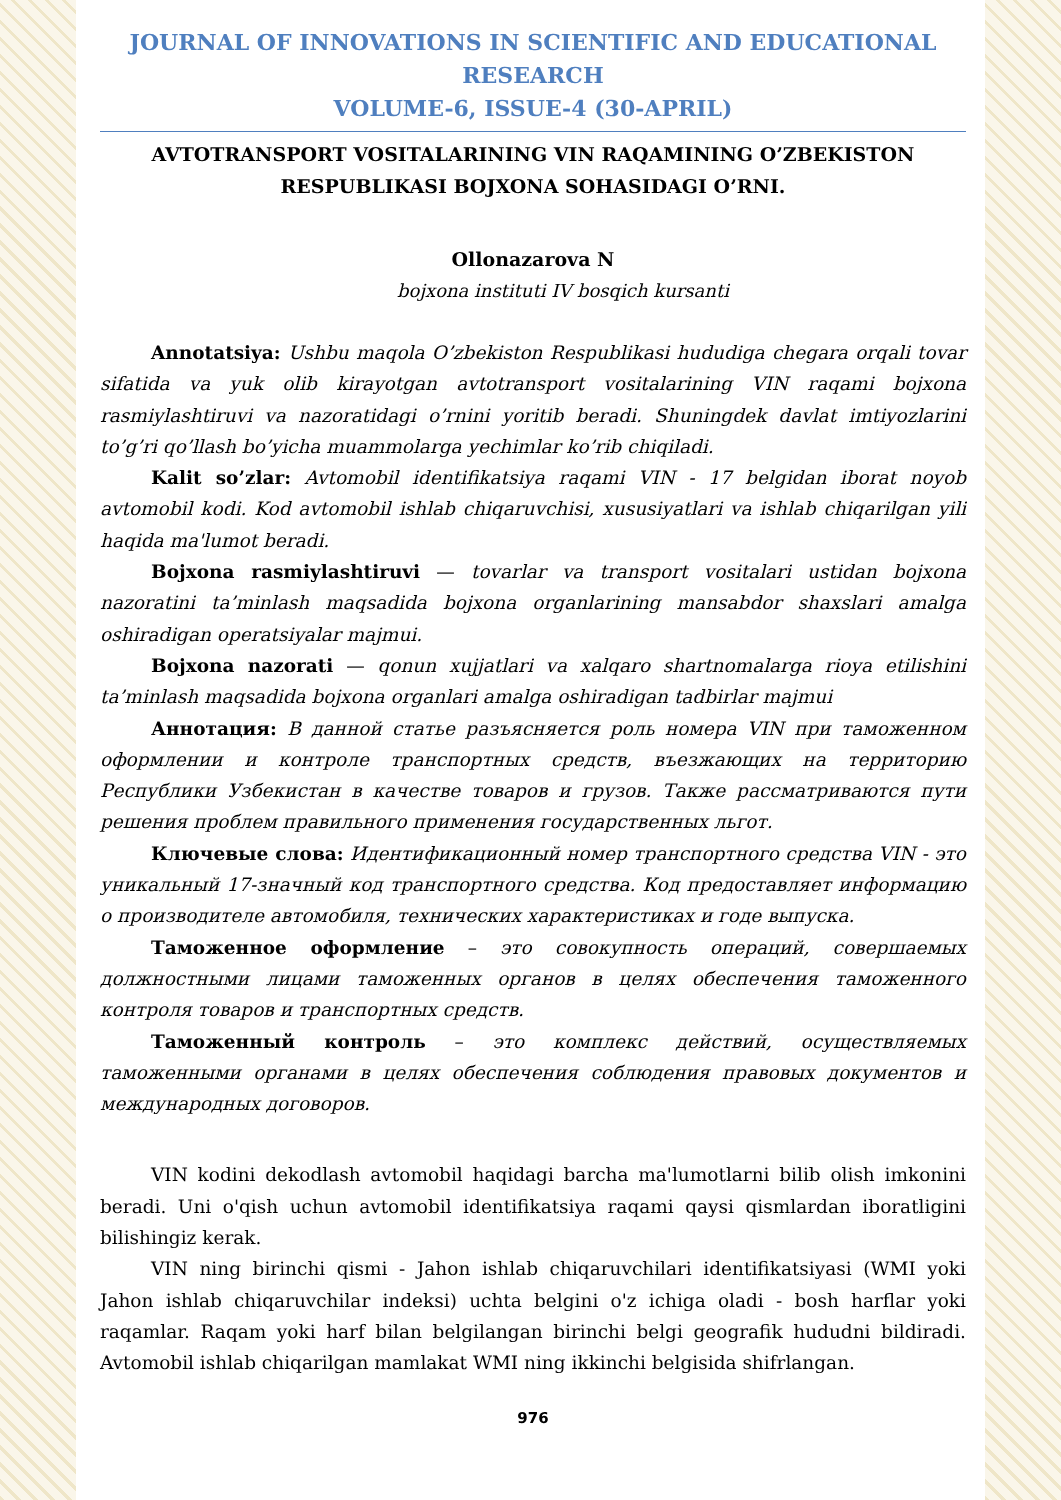JOURNAL OF INNOVATIONS IN SCIENTIFIC AND EDUCATIONAL RESEARCH
VOLUME-6, ISSUE-4 (30-APRIL)
AVTOTRANSPORT VOSITALARINING VIN RAQAMINING O’ZBEKISTON
RESPUBLIKASI BOJXONA SOHASIDAGI O’RNI.
Ollonazarova N
bojxona instituti IV bosqich kursanti
Annotatsiya: Ushbu maqola O’zbekiston Respublikasi hududiga chegara orqali tovar sifatida va yuk olib kirayotgan avtotransport vositalarining VIN raqami bojxona rasmiylashtiruvi va nazoratidagi o’rnini yoritib beradi. Shuningdek davlat imtiyozlarini to’g’ri qo’llash bo’yicha muammolarga yechimlar ko’rib chiqiladi.
Kalit so’zlar: Avtomobil identifikatsiya raqami VIN - 17 belgidan iborat noyob avtomobil kodi. Kod avtomobil ishlab chiqaruvchisi, xususiyatlari va ishlab chiqarilgan yili haqida ma'lumot beradi.
Bojxona rasmiylashtiruvi — tovarlar va transport vositalari ustidan bojxona nazoratini ta’minlash maqsadida bojxona organlarining mansabdor shaxslari amalga oshiradigan operatsiyalar majmui.
Bojxona nazorati — qonun xujjatlari va xalqaro shartnomalarga rioya etilishini ta’minlash maqsadida bojxona organlari amalga oshiradigan tadbirlar majmui
Аннотация: В данной статье разъясняется роль номера VIN при таможенном оформлении и контроле транспортных средств, въезжающих на территорию Республики Узбекистан в качестве товаров и грузов. Также рассматриваются пути решения проблем правильного применения государственных льгот.
Ключевые слова: Идентификационный номер транспортного средства VIN - это уникальный 17-значный код транспортного средства. Код предоставляет информацию о производителе автомобиля, технических характеристиках и годе выпуска.
Таможенное оформление – это совокупность операций, совершаемых должностными лицами таможенных органов в целях обеспечения таможенного контроля товаров и транспортных средств.
Таможенный контроль – это комплекс действий, осуществляемых таможенными органами в целях обеспечения соблюдения правовых документов и международных договоров.
VIN kodini dekodlash avtomobil haqidagi barcha ma'lumotlarni bilib olish imkonini beradi. Uni o'qish uchun avtomobil identifikatsiya raqami qaysi qismlardan iboratligini bilishingiz kerak.
VIN ning birinchi qismi - Jahon ishlab chiqaruvchilari identifikatsiyasi (WMI yoki Jahon ishlab chiqaruvchilar indeksi) uchta belgini o'z ichiga oladi - bosh harflar yoki raqamlar. Raqam yoki harf bilan belgilangan birinchi belgi geografik hududni bildiradi. Avtomobil ishlab chiqarilgan mamlakat WMI ning ikkinchi belgisida shifrlangan.
976